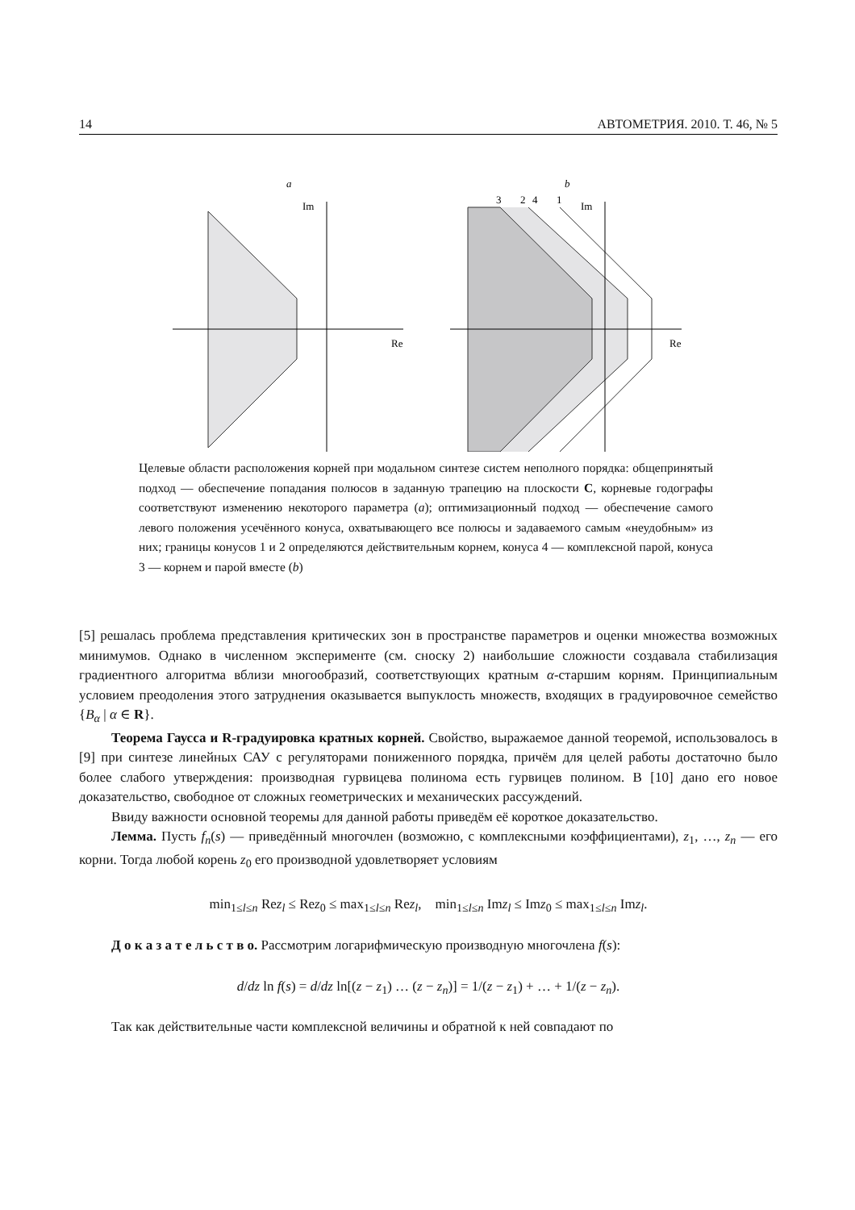14 АВТОМЕТРИЯ. 2010. Т. 46, № 5
a
b
Im
Re
3
2
4
1
Im
Re
Целевые области расположения корней при модальном синтезе систем неполного порядка: общепринятый подход — обеспечение попадания полюсов в заданную трапецию на плоскости C, корневые годографы соответствуют изменению некоторого параметра (a); оптимизационный подход — обеспечение самого левого положения усечённого конуса, охватывающего все полюсы и задаваемого самым «неудобным» из них; границы конусов 1 и 2 определяются действительным корнем, конуса 4 — комплексной парой, конуса 3 — корнем и парой вместе (b)
[5] решалась проблема представления критических зон в пространстве параметров и оценки множества возможных минимумов. Однако в численном эксперименте (см. сноску 2) наибольшие сложности создавала стабилизация градиентного алгоритма вблизи многообразий, соответствующих кратным α-старшим корням. Принципиальным условием преодоления этого затруднения оказывается выпуклость множеств, входящих в градуировочное семейство {B<sub>α</sub> | α ∈ R}.
Теорема Гаусса и R-градуировка кратных корней. Свойство, выражаемое данной теоремой, использовалось в [9] при синтезе линейных САУ с регуляторами пониженного порядка, причём для целей работы достаточно было более слабого утверждения: производная гурвицева полинома есть гурвицев полином. В [10] дано его новое доказательство, свободное от сложных геометрических и механических рассуждений.
Ввиду важности основной теоремы для данной работы приведём её короткое доказательство.
Лемма. Пусть f<sub>n</sub>(s) — приведённый многочлен (возможно, с комплексными коэффициентами), z<sub>1</sub>, …, z<sub>n</sub> — его корни. Тогда любой корень z<sub>0</sub> его производной удовлетворяет условиям
min<sub>1≤l≤n</sub> Rez<sub>l</sub> ≤ Rez<sub>0</sub> ≤ max<sub>1≤l≤n</sub> Rez<sub>l</sub>, min<sub>1≤l≤n</sub> Imz<sub>l</sub> ≤ Imz<sub>0</sub> ≤ max<sub>1≤l≤n</sub> Imz<sub>l</sub>.
Д о к а з а т е л ь с т в о. Рассмотрим логарифмическую производную многочлена f(s):
d/dz ln f(s) = d/dz ln[(z − z<sub>1</sub>) … (z − z<sub>n</sub>)] = 1/(z − z<sub>1</sub>) + … + 1/(z − z<sub>n</sub>).
Так как действительные части комплексной величины и обратной к ней совпадают по